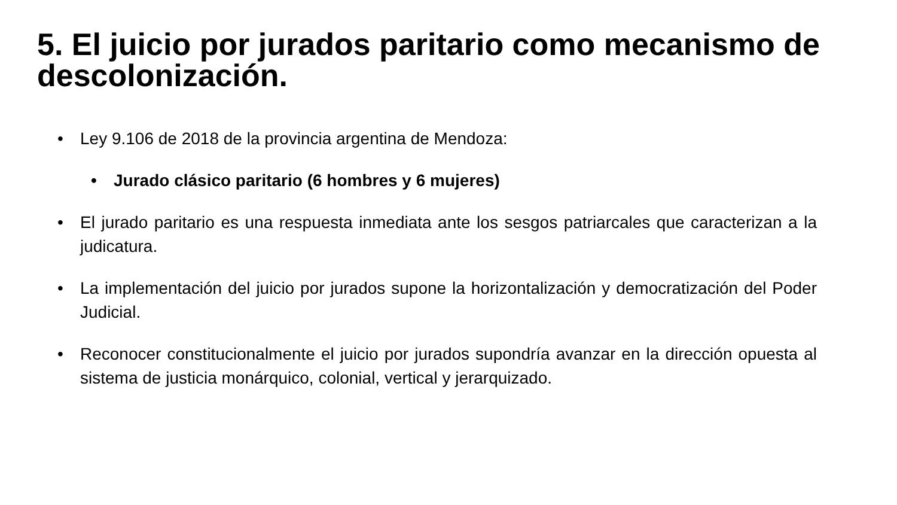5. El juicio por jurados paritario como mecanismo de descolonización.
• Ley 9.106 de 2018 de la provincia argentina de Mendoza:
• Jurado clásico paritario (6 hombres y 6 mujeres)
• El jurado paritario es una respuesta inmediata ante los sesgos patriarcales que caracterizan a la judicatura.
• La implementación del juicio por jurados supone la horizontalización y democratización del Poder Judicial.
• Reconocer constitucionalmente el juicio por jurados supondría avanzar en la dirección opuesta al sistema de justicia monárquico, colonial, vertical y jerarquizado.